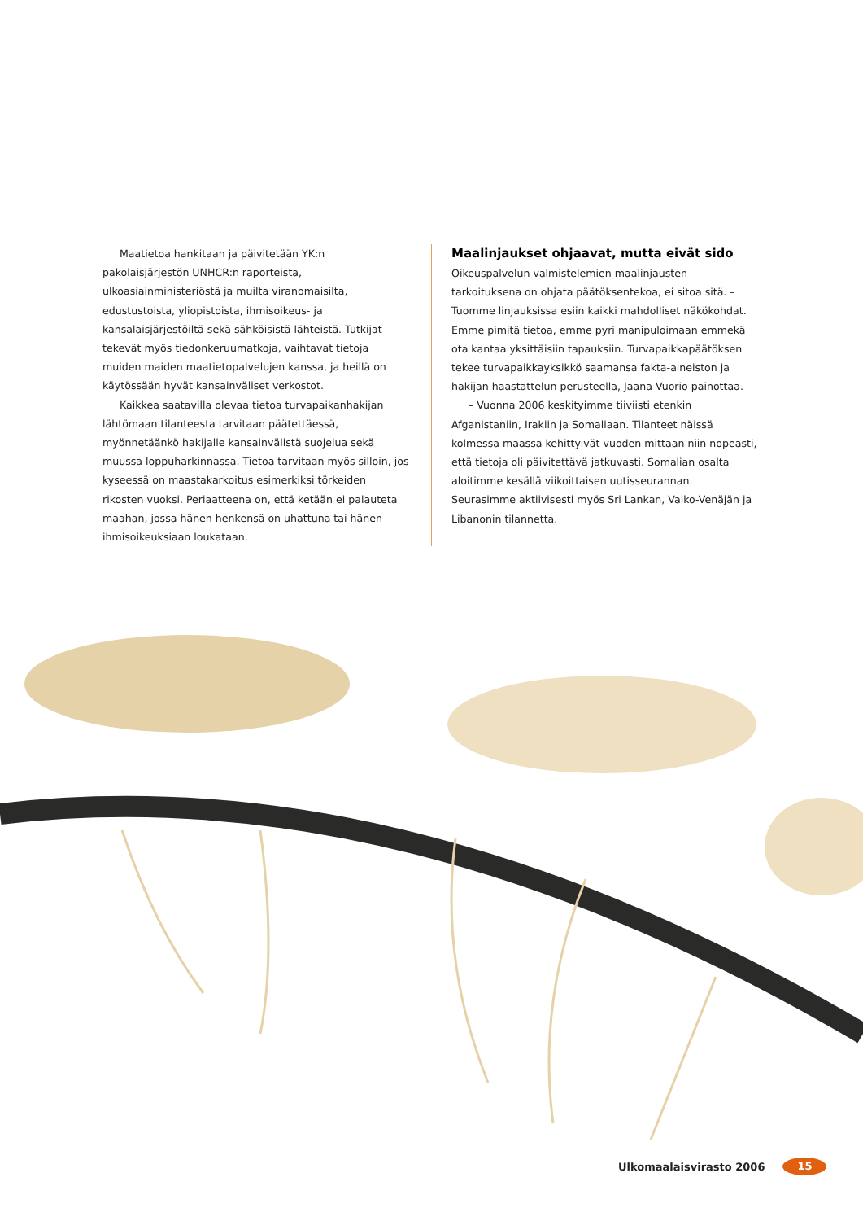Maatietoa hankitaan ja päivitetään YK:n pakolaisjärjestön UNHCR:n raporteista, ulkoasiainministeriöstä ja muilta viranomaisilta, edustustoista, yliopistoista, ihmisoikeus- ja kansalaisjärjestöiltä sekä sähköisistä lähteistä. Tutkijat tekevät myös tiedonkeruumatkoja, vaihtavat tietoja muiden maiden maatietopalvelujen kanssa, ja heillä on käytössään hyvät kansainväliset verkostot.
Kaikkea saatavilla olevaa tietoa turvapaikanhakijan lähtömaan tilanteesta tarvitaan päätettäessä, myönnetäänkö hakijalle kansainvälistä suojelua sekä muussa loppuharkinnassa. Tietoa tarvitaan myös silloin, jos kyseessä on maastakarkoitus esimerkiksi törkeiden rikosten vuoksi. Periaatteena on, että ketään ei palauteta maahan, jossa hänen henkensä on uhattuna tai hänen ihmisoikeuksiaan loukataan.
Maalinjaukset ohjaavat, mutta eivät sido
Oikeuspalvelun valmistelemien maalinjausten tarkoituksena on ohjata päätöksentekoa, ei sitoa sitä. – Tuomme linjauksissa esiin kaikki mahdolliset näkökohdat. Emme pimitä tietoa, emme pyri manipuloimaan emmekä ota kantaa yksittäisiin tapauksiin. Turvapaikkapäätöksen tekee turvapaikkayksikkö saamansa fakta-aineiston ja hakijan haastattelun perusteella, Jaana Vuorio painottaa.
– Vuonna 2006 keskityimme tiiviisti etenkin Afganistaniin, Irakiin ja Somaliaan. Tilanteet näissä kolmessa maassa kehittyivät vuoden mittaan niin nopeasti, että tietoja oli päivitettävä jatkuvasti. Somalian osalta aloitimme kesällä viikoittaisen uutisseurannan. Seurasimme aktiivisesti myös Sri Lankan, Valko-Venäjän ja Libanonin tilannetta.
Ulkomaalaisvirasto 2006 15